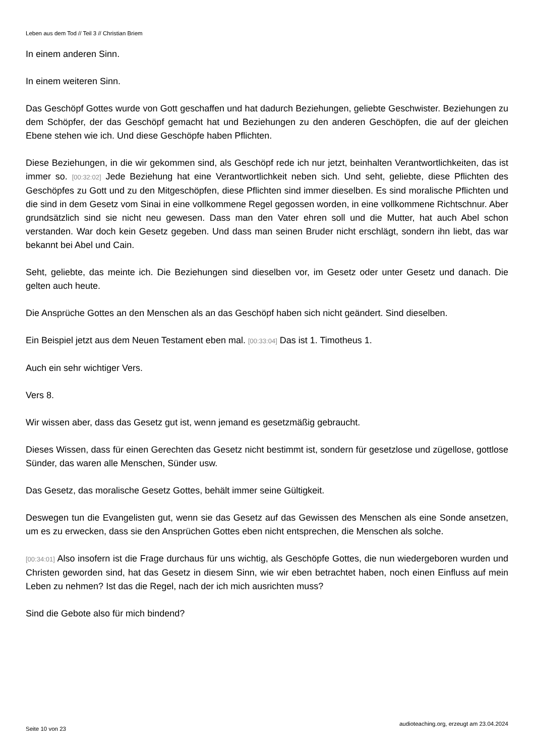Leben aus dem Tod // Teil 3 // Christian Briem
In einem anderen Sinn.
In einem weiteren Sinn.
Das Geschöpf Gottes wurde von Gott geschaffen und hat dadurch Beziehungen, geliebte Geschwister. Beziehungen zu dem Schöpfer, der das Geschöpf gemacht hat und Beziehungen zu den anderen Geschöpfen, die auf der gleichen Ebene stehen wie ich. Und diese Geschöpfe haben Pflichten.
Diese Beziehungen, in die wir gekommen sind, als Geschöpf rede ich nur jetzt, beinhalten Verantwortlichkeiten, das ist immer so. [00:32:02] Jede Beziehung hat eine Verantwortlichkeit neben sich. Und seht, geliebte, diese Pflichten des Geschöpfes zu Gott und zu den Mitgeschöpfen, diese Pflichten sind immer dieselben. Es sind moralische Pflichten und die sind in dem Gesetz vom Sinai in eine vollkommene Regel gegossen worden, in eine vollkommene Richtschnur. Aber grundsätzlich sind sie nicht neu gewesen. Dass man den Vater ehren soll und die Mutter, hat auch Abel schon verstanden. War doch kein Gesetz gegeben. Und dass man seinen Bruder nicht erschlägt, sondern ihn liebt, das war bekannt bei Abel und Cain.
Seht, geliebte, das meinte ich. Die Beziehungen sind dieselben vor, im Gesetz oder unter Gesetz und danach. Die gelten auch heute.
Die Ansprüche Gottes an den Menschen als an das Geschöpf haben sich nicht geändert. Sind dieselben.
Ein Beispiel jetzt aus dem Neuen Testament eben mal. [00:33:04] Das ist 1. Timotheus 1.
Auch ein sehr wichtiger Vers.
Vers 8.
Wir wissen aber, dass das Gesetz gut ist, wenn jemand es gesetzmäßig gebraucht.
Dieses Wissen, dass für einen Gerechten das Gesetz nicht bestimmt ist, sondern für gesetzlose und zügellose, gottlose Sünder, das waren alle Menschen, Sünder usw.
Das Gesetz, das moralische Gesetz Gottes, behält immer seine Gültigkeit.
Deswegen tun die Evangelisten gut, wenn sie das Gesetz auf das Gewissen des Menschen als eine Sonde ansetzen, um es zu erwecken, dass sie den Ansprüchen Gottes eben nicht entsprechen, die Menschen als solche.
[00:34:01] Also insofern ist die Frage durchaus für uns wichtig, als Geschöpfe Gottes, die nun wiedergeboren wurden und Christen geworden sind, hat das Gesetz in diesem Sinn, wie wir eben betrachtet haben, noch einen Einfluss auf mein Leben zu nehmen? Ist das die Regel, nach der ich mich ausrichten muss?
Sind die Gebote also für mich bindend?
Seite 10 von 23 audioteaching.org, erzeugt am 23.04.2024